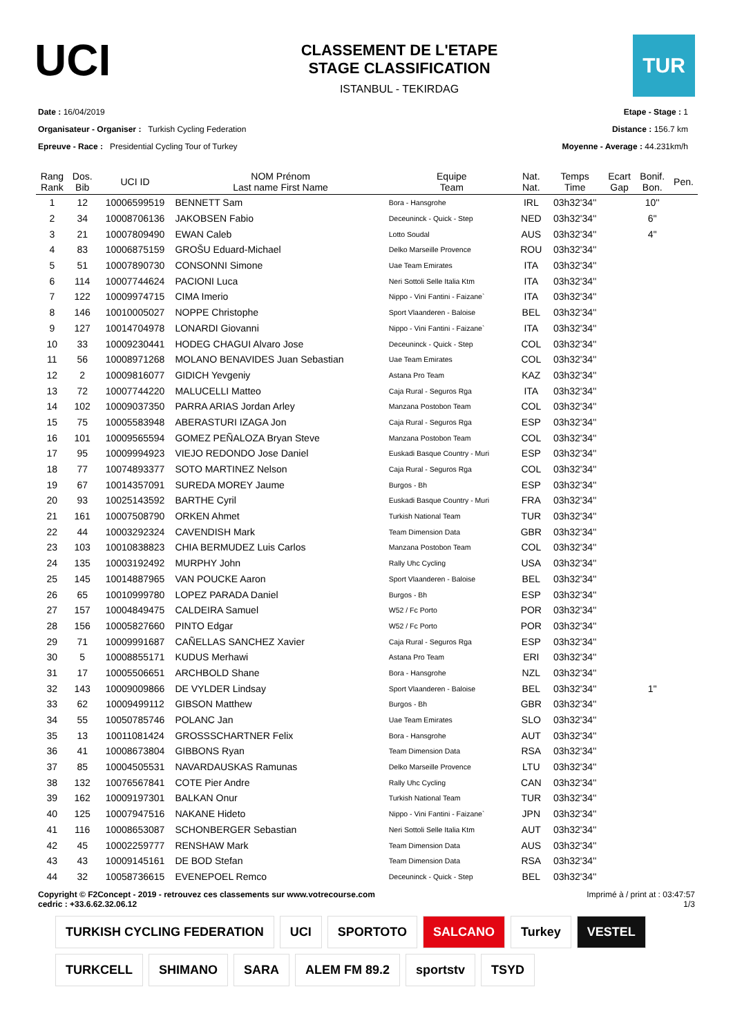UCI
CLASSEMENT DE L'ETAPE
STAGE CLASSIFICATION
ISTANBUL - TEKIRDAG
TUR
Date : 16/04/2019
Organisateur - Organiser : Turkish Cycling Federation
Epreuve - Race : Presidential Cycling Tour of Turkey
Etape - Stage : 1
Distance : 156.7 km
Moyenne - Average : 44.231km/h
| Rang Rank | Dos. Bib | UCI ID | NOM Prénom Last name First Name | Equipe Team | Nat. Nat. | Temps Time | Ecart Gap | Bonif. Bon. | Pen. |
| --- | --- | --- | --- | --- | --- | --- | --- | --- | --- |
| 1 | 12 | 10006599519 | BENNETT Sam | Bora - Hansgrohe | IRL | 03h32'34'' | | 10'' | |
| 2 | 34 | 10008706136 | JAKOBSEN Fabio | Deceuninck - Quick - Step | NED | 03h32'34'' | | 6'' | |
| 3 | 21 | 10007809490 | EWAN Caleb | Lotto Soudal | AUS | 03h32'34'' | | 4'' | |
| 4 | 83 | 10006875159 | GROŠU Eduard-Michael | Delko Marseille Provence | ROU | 03h32'34'' | | | |
| 5 | 51 | 10007890730 | CONSONNI Simone | Uae Team Emirates | ITA | 03h32'34'' | | | |
| 6 | 114 | 10007744624 | PACIONI Luca | Neri Sottoli Selle Italia Ktm | ITA | 03h32'34'' | | | |
| 7 | 122 | 10009974715 | CIMA Imerio | Nippo - Vini Fantini - Faizane` | ITA | 03h32'34'' | | | |
| 8 | 146 | 10010005027 | NOPPE Christophe | Sport Vlaanderen - Baloise | BEL | 03h32'34'' | | | |
| 9 | 127 | 10014704978 | LONARDI Giovanni | Nippo - Vini Fantini - Faizane` | ITA | 03h32'34'' | | | |
| 10 | 33 | 10009230441 | HODEG CHAGUI Alvaro Jose | Deceuninck - Quick - Step | COL | 03h32'34'' | | | |
| 11 | 56 | 10008971268 | MOLANO BENAVIDES Juan Sebastian | Uae Team Emirates | COL | 03h32'34'' | | | |
| 12 | 2 | 10009816077 | GIDICH Yevgeniy | Astana Pro Team | KAZ | 03h32'34'' | | | |
| 13 | 72 | 10007744220 | MALUCELLI Matteo | Caja Rural - Seguros Rga | ITA | 03h32'34'' | | | |
| 14 | 102 | 10009037350 | PARRA ARIAS Jordan Arley | Manzana Postobon Team | COL | 03h32'34'' | | | |
| 15 | 75 | 10005583948 | ABERASTURI IZAGA Jon | Caja Rural - Seguros Rga | ESP | 03h32'34'' | | | |
| 16 | 101 | 10009565594 | GOMEZ PEÑALOZA Bryan Steve | Manzana Postobon Team | COL | 03h32'34'' | | | |
| 17 | 95 | 10009994923 | VIEJO REDONDO Jose Daniel | Euskadi Basque Country - Muri | ESP | 03h32'34'' | | | |
| 18 | 77 | 10074893377 | SOTO MARTINEZ Nelson | Caja Rural - Seguros Rga | COL | 03h32'34'' | | | |
| 19 | 67 | 10014357091 | SUREDA MOREY Jaume | Burgos - Bh | ESP | 03h32'34'' | | | |
| 20 | 93 | 10025143592 | BARTHE Cyril | Euskadi Basque Country - Muri | FRA | 03h32'34'' | | | |
| 21 | 161 | 10007508790 | ORKEN Ahmet | Turkish National Team | TUR | 03h32'34'' | | | |
| 22 | 44 | 10003292324 | CAVENDISH Mark | Team Dimension Data | GBR | 03h32'34'' | | | |
| 23 | 103 | 10010838823 | CHIA BERMUDEZ Luis Carlos | Manzana Postobon Team | COL | 03h32'34'' | | | |
| 24 | 135 | 10003192492 | MURPHY John | Rally Uhc Cycling | USA | 03h32'34'' | | | |
| 25 | 145 | 10014887965 | VAN POUCKE Aaron | Sport Vlaanderen - Baloise | BEL | 03h32'34'' | | | |
| 26 | 65 | 10010999780 | LOPEZ PARADA Daniel | Burgos - Bh | ESP | 03h32'34'' | | | |
| 27 | 157 | 10004849475 | CALDEIRA Samuel | W52 / Fc Porto | POR | 03h32'34'' | | | |
| 28 | 156 | 10005827660 | PINTO Edgar | W52 / Fc Porto | POR | 03h32'34'' | | | |
| 29 | 71 | 10009991687 | CAÑELLAS SANCHEZ Xavier | Caja Rural - Seguros Rga | ESP | 03h32'34'' | | | |
| 30 | 5 | 10008855171 | KUDUS Merhawi | Astana Pro Team | ERI | 03h32'34'' | | | |
| 31 | 17 | 10005506651 | ARCHBOLD Shane | Bora - Hansgrohe | NZL | 03h32'34'' | | | |
| 32 | 143 | 10009009866 | DE VYLDER Lindsay | Sport Vlaanderen - Baloise | BEL | 03h32'34'' | | 1'' | |
| 33 | 62 | 10009499112 | GIBSON Matthew | Burgos - Bh | GBR | 03h32'34'' | | | |
| 34 | 55 | 10050785746 | POLANC Jan | Uae Team Emirates | SLO | 03h32'34'' | | | |
| 35 | 13 | 10011081424 | GROSSSCHARTNER Felix | Bora - Hansgrohe | AUT | 03h32'34'' | | | |
| 36 | 41 | 10008673804 | GIBBONS Ryan | Team Dimension Data | RSA | 03h32'34'' | | | |
| 37 | 85 | 10004505531 | NAVARDAUSKAS Ramunas | Delko Marseille Provence | LTU | 03h32'34'' | | | |
| 38 | 132 | 10076567841 | COTE Pier Andre | Rally Uhc Cycling | CAN | 03h32'34'' | | | |
| 39 | 162 | 10009197301 | BALKAN Onur | Turkish National Team | TUR | 03h32'34'' | | | |
| 40 | 125 | 10007947516 | NAKANE Hideto | Nippo - Vini Fantini - Faizane` | JPN | 03h32'34'' | | | |
| 41 | 116 | 10008653087 | SCHONBERGER Sebastian | Neri Sottoli Selle Italia Ktm | AUT | 03h32'34'' | | | |
| 42 | 45 | 10002259777 | RENSHAW Mark | Team Dimension Data | AUS | 03h32'34'' | | | |
| 43 | 43 | 10009145161 | DE BOD Stefan | Team Dimension Data | RSA | 03h32'34'' | | | |
| 44 | 32 | 10058736615 | EVENEPOEL Remco | Deceuninck - Quick - Step | BEL | 03h32'34'' | | | |
Copyright © F2Concept - 2019 - retrouvez ces classements sur www.votrecourse.com
cedric : +33.6.62.32.06.12
Imprimé à / print at : 03:47:57
1/3
TURKISH CYCLING FEDERATION UCI SPORTOTO SALCANO Turkey VESTEL TURKCELL SHIMANO SARA ALEM FM 89.2 sportstv TSYD